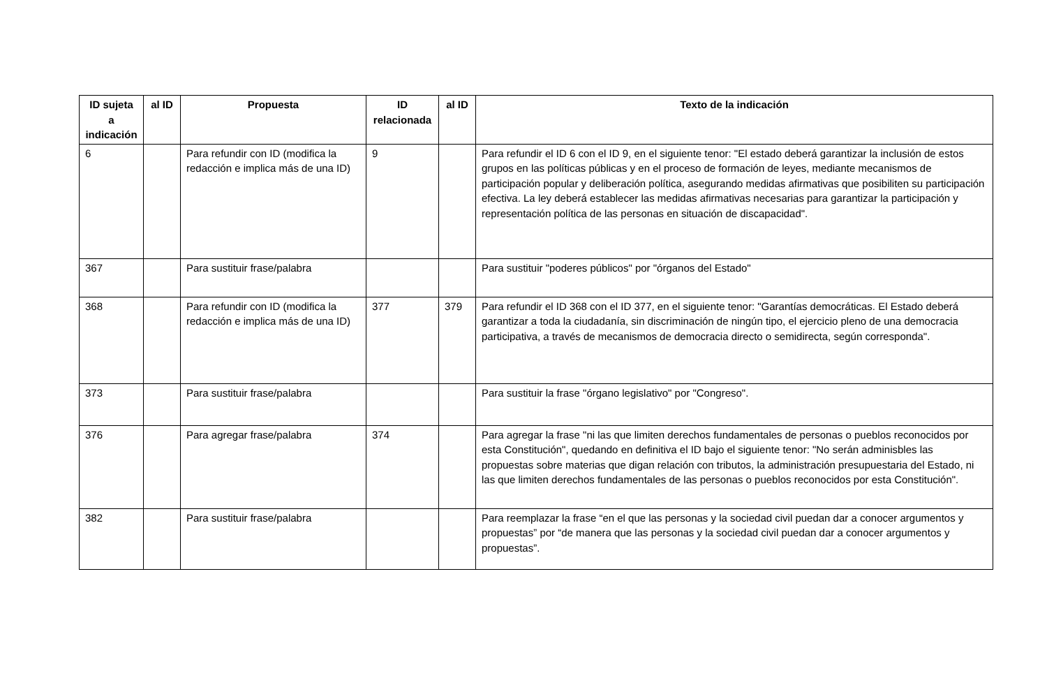| ID sujeta a indicación | al ID | Propuesta | ID relacionada | al ID | Texto de la indicación |
| --- | --- | --- | --- | --- | --- |
| 6 | | Para refundir con ID (modifica la redacción e implica más de una ID) | 9 | | Para refundir el ID 6 con el ID 9, en el siguiente tenor: "El estado deberá garantizar la inclusión de estos grupos en las políticas públicas y en el proceso de formación de leyes, mediante mecanismos de participación popular y deliberación política, asegurando medidas afirmativas que posibiliten su participación efectiva. La ley deberá establecer las medidas afirmativas necesarias para garantizar la participación y representación política de las personas en situación de discapacidad". |
| 367 | | Para sustituir frase/palabra | | | Para sustituir "poderes públicos" por "órganos del Estado" |
| 368 | | Para refundir con ID (modifica la redacción e implica más de una ID) | 377 | 379 | Para refundir el ID 368 con el ID 377, en el siguiente tenor: "Garantías democráticas. El Estado deberá garantizar a toda la ciudadanía, sin discriminación de ningún tipo, el ejercicio pleno de una democracia participativa, a través de mecanismos de democracia directo o semidirecta, según corresponda". |
| 373 | | Para sustituir frase/palabra | | | Para sustituir la frase "órgano legislativo" por "Congreso". |
| 376 | | Para agregar frase/palabra | 374 | | Para agregar la frase "ni las que limiten derechos fundamentales de personas o pueblos reconocidos por esta Constitución", quedando en definitiva el ID bajo el siguiente tenor: "No serán adminisbles las propuestas sobre materias que digan relación con tributos, la administración presupuestaria del Estado, ni las que limiten derechos fundamentales de las personas o pueblos reconocidos por esta Constitución". |
| 382 | | Para sustituir frase/palabra | | | Para reemplazar la frase “en el que las personas y la sociedad civil puedan dar a conocer argumentos y propuestas” por “de manera que las personas y la sociedad civil puedan dar a conocer argumentos y propuestas”. |